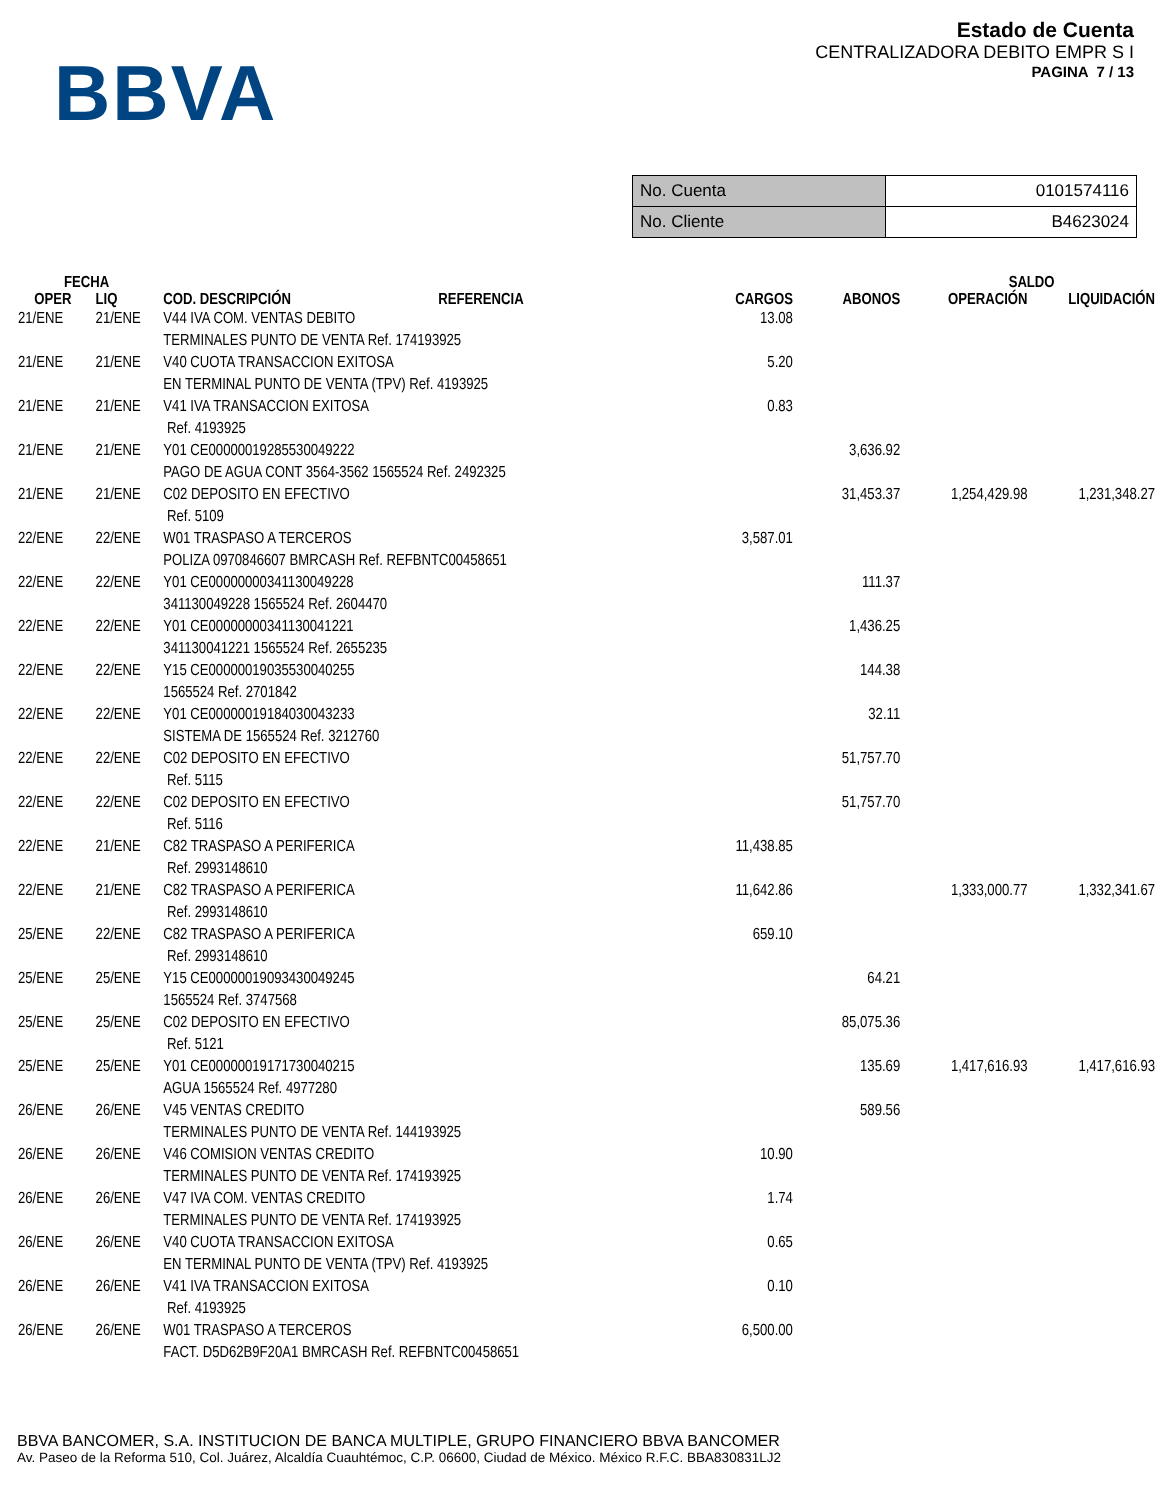BBVA
Estado de Cuenta
CENTRALIZADORA DEBITO EMPR S I
PAGINA 7 / 13
| No. Cuenta | 0101574116 |
| No. Cliente | B4623024 |
| FECHA | | | | | | SALDO | |
| --- | --- | --- | --- | --- | --- | --- | --- |
| OPER | LIQ | COD. DESCRIPCIÓN | REFERENCIA | CARGOS | ABONOS | OPERACIÓN | LIQUIDACIÓN |
| 21/ENE | 21/ENE | V44 IVA COM. VENTAS DEBITO TERMINALES PUNTO DE VENTA Ref. 174193925 | | 13.08 | | | |
| 21/ENE | 21/ENE | V40 CUOTA TRANSACCION EXITOSA EN TERMINAL PUNTO DE VENTA (TPV) Ref. 4193925 | | 5.20 | | | |
| 21/ENE | 21/ENE | V41 IVA TRANSACCION EXITOSA Ref. 4193925 | | 0.83 | | | |
| 21/ENE | 21/ENE | Y01 CE00000019285530049222 PAGO DE AGUA CONT 3564-3562 1565524 Ref. 2492325 | | | 3,636.92 | | |
| 21/ENE | 21/ENE | C02 DEPOSITO EN EFECTIVO Ref. 5109 | | | 31,453.37 | 1,254,429.98 | 1,231,348.27 |
| 22/ENE | 22/ENE | W01 TRASPASO A TERCEROS POLIZA 0970846607 BMRCASH Ref. REFBNTC00458651 | | 3,587.01 | | | |
| 22/ENE | 22/ENE | Y01 CE00000000341130049228 341130049228 1565524 Ref. 2604470 | | | 111.37 | | |
| 22/ENE | 22/ENE | Y01 CE00000000341130041221 341130041221 1565524 Ref. 2655235 | | | 1,436.25 | | |
| 22/ENE | 22/ENE | Y15 CE00000019035530040255 1565524 Ref. 2701842 | | | 144.38 | | |
| 22/ENE | 22/ENE | Y01 CE00000019184030043233 SISTEMA DE 1565524 Ref. 3212760 | | | 32.11 | | |
| 22/ENE | 22/ENE | C02 DEPOSITO EN EFECTIVO Ref. 5115 | | | 51,757.70 | | |
| 22/ENE | 22/ENE | C02 DEPOSITO EN EFECTIVO Ref. 5116 | | | 51,757.70 | | |
| 22/ENE | 21/ENE | C82 TRASPASO A PERIFERICA Ref. 2993148610 | | 11,438.85 | | | |
| 22/ENE | 21/ENE | C82 TRASPASO A PERIFERICA Ref. 2993148610 | | 11,642.86 | | 1,333,000.77 | 1,332,341.67 |
| 25/ENE | 22/ENE | C82 TRASPASO A PERIFERICA Ref. 2993148610 | | 659.10 | | | |
| 25/ENE | 25/ENE | Y15 CE00000019093430049245 1565524 Ref. 3747568 | | | 64.21 | | |
| 25/ENE | 25/ENE | C02 DEPOSITO EN EFECTIVO Ref. 5121 | | | 85,075.36 | | |
| 25/ENE | 25/ENE | Y01 CE00000019171730040215 AGUA 1565524 Ref. 4977280 | | | 135.69 | 1,417,616.93 | 1,417,616.93 |
| 26/ENE | 26/ENE | V45 VENTAS CREDITO TERMINALES PUNTO DE VENTA Ref. 144193925 | | | 589.56 | | |
| 26/ENE | 26/ENE | V46 COMISION VENTAS CREDITO TERMINALES PUNTO DE VENTA Ref. 174193925 | | 10.90 | | | |
| 26/ENE | 26/ENE | V47 IVA COM. VENTAS CREDITO TERMINALES PUNTO DE VENTA Ref. 174193925 | | 1.74 | | | |
| 26/ENE | 26/ENE | V40 CUOTA TRANSACCION EXITOSA EN TERMINAL PUNTO DE VENTA (TPV) Ref. 4193925 | | 0.65 | | | |
| 26/ENE | 26/ENE | V41 IVA TRANSACCION EXITOSA Ref. 4193925 | | 0.10 | | | |
| 26/ENE | 26/ENE | W01 TRASPASO A TERCEROS FACT. D5D62B9F20A1 BMRCASH Ref. REFBNTC00458651 | | 6,500.00 | | | |
BBVA BANCOMER, S.A. INSTITUCION DE BANCA MULTIPLE, GRUPO FINANCIERO BBVA BANCOMER
Av. Paseo de la Reforma 510, Col. Juárez, Alcaldía Cuauhtémoc, C.P. 06600, Ciudad de México. México R.F.C. BBA830831LJ2